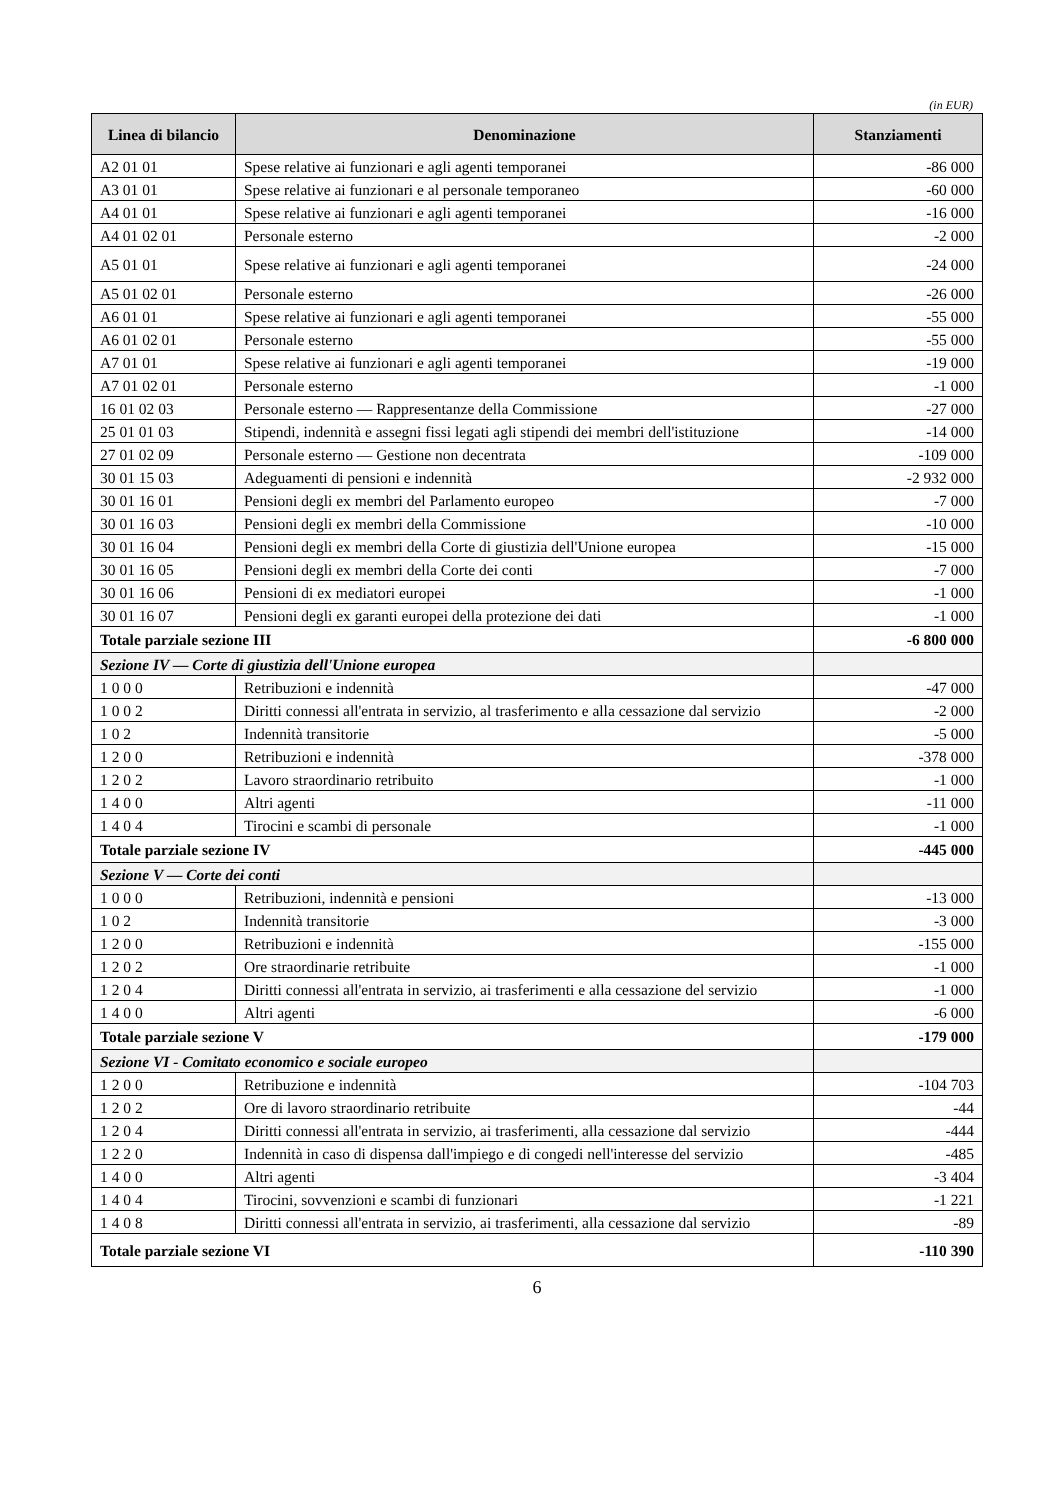(in EUR)
| Linea di bilancio | Denominazione | Stanziamenti |
| --- | --- | --- |
| A2 01 01 | Spese relative ai funzionari e agli agenti temporanei | -86 000 |
| A3 01 01 | Spese relative ai funzionari e al personale temporaneo | -60 000 |
| A4 01 01 | Spese relative ai funzionari e agli agenti temporanei | -16 000 |
| A4 01 02 01 | Personale esterno | -2 000 |
| A5 01 01 | Spese relative ai funzionari e agli agenti temporanei | -24 000 |
| A5 01 02 01 | Personale esterno | -26 000 |
| A6 01 01 | Spese relative ai funzionari e agli agenti temporanei | -55 000 |
| A6 01 02 01 | Personale esterno | -55 000 |
| A7 01 01 | Spese relative ai funzionari e agli agenti temporanei | -19 000 |
| A7 01 02 01 | Personale esterno | -1 000 |
| 16 01 02 03 | Personale esterno — Rappresentanze della Commissione | -27 000 |
| 25 01 01 03 | Stipendi, indennità e assegni fissi legati agli stipendi dei membri dell'istituzione | -14 000 |
| 27 01 02 09 | Personale esterno — Gestione non decentrata | -109 000 |
| 30 01 15 03 | Adeguamenti di pensioni e indennità | -2 932 000 |
| 30 01 16 01 | Pensioni degli ex membri del Parlamento europeo | -7 000 |
| 30 01 16 03 | Pensioni degli ex membri della Commissione | -10 000 |
| 30 01 16 04 | Pensioni degli ex membri della Corte di giustizia dell'Unione europea | -15 000 |
| 30 01 16 05 | Pensioni degli ex membri della Corte dei conti | -7 000 |
| 30 01 16 06 | Pensioni di ex mediatori europei | -1 000 |
| 30 01 16 07 | Pensioni degli ex garanti europei della protezione dei dati | -1 000 |
| Totale parziale sezione III | | -6 800 000 |
| Sezione IV — Corte di giustizia dell'Unione europea | | |
| 1 0 0 0 | Retribuzioni e indennità | -47 000 |
| 1 0 0 2 | Diritti connessi all'entrata in servizio, al trasferimento e alla cessazione dal servizio | -2 000 |
| 1 0 2 | Indennità transitorie | -5 000 |
| 1 2 0 0 | Retribuzioni e indennità | -378 000 |
| 1 2 0 2 | Lavoro straordinario retribuito | -1 000 |
| 1 4 0 0 | Altri agenti | -11 000 |
| 1 4 0 4 | Tirocini e scambi di personale | -1 000 |
| Totale parziale sezione IV | | -445 000 |
| Sezione V — Corte dei conti | | |
| 1 0 0 0 | Retribuzioni, indennità e pensioni | -13 000 |
| 1 0 2 | Indennità transitorie | -3 000 |
| 1 2 0 0 | Retribuzioni e indennità | -155 000 |
| 1 2 0 2 | Ore straordinarie retribuite | -1 000 |
| 1 2 0 4 | Diritti connessi all'entrata in servizio, ai trasferimenti e alla cessazione del servizio | -1 000 |
| 1 4 0 0 | Altri agenti | -6 000 |
| Totale parziale sezione V | | -179 000 |
| Sezione VI - Comitato economico e sociale europeo | | |
| 1 2 0 0 | Retribuzione e indennità | -104 703 |
| 1 2 0 2 | Ore di lavoro straordinario retribuite | -44 |
| 1 2 0 4 | Diritti connessi all'entrata in servizio, ai trasferimenti, alla cessazione dal servizio | -444 |
| 1 2 2 0 | Indennità in caso di dispensa dall'impiego e di congedi nell'interesse del servizio | -485 |
| 1 4 0 0 | Altri agenti | -3 404 |
| 1 4 0 4 | Tirocini, sovvenzioni e scambi di funzionari | -1 221 |
| 1 4 0 8 | Diritti connessi all'entrata in servizio, ai trasferimenti, alla cessazione dal servizio | -89 |
| Totale parziale sezione VI | | -110 390 |
6